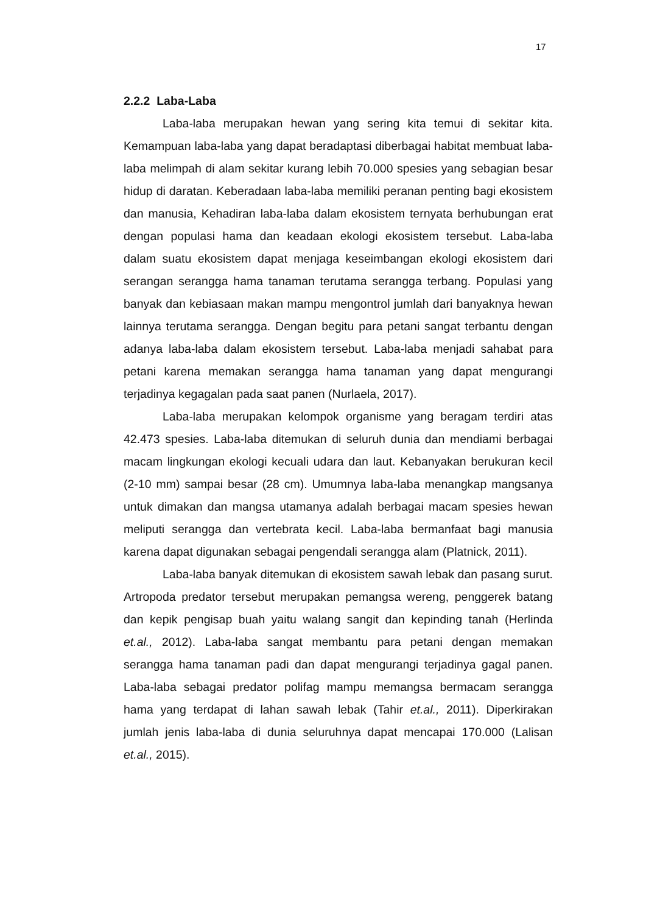17
2.2.2 Laba-Laba
Laba-laba merupakan hewan yang sering kita temui di sekitar kita. Kemampuan laba-laba yang dapat beradaptasi diberbagai habitat membuat laba-laba melimpah di alam sekitar kurang lebih 70.000 spesies yang sebagian besar hidup di daratan. Keberadaan laba-laba memiliki peranan penting bagi ekosistem dan manusia, Kehadiran laba-laba dalam ekosistem ternyata berhubungan erat dengan populasi hama dan keadaan ekologi ekosistem tersebut. Laba-laba dalam suatu ekosistem dapat menjaga keseimbangan ekologi ekosistem dari serangan serangga hama tanaman terutama serangga terbang. Populasi yang banyak dan kebiasaan makan mampu mengontrol jumlah dari banyaknya hewan lainnya terutama serangga. Dengan begitu para petani sangat terbantu dengan adanya laba-laba dalam ekosistem tersebut. Laba-laba menjadi sahabat para petani karena memakan serangga hama tanaman yang dapat mengurangi terjadinya kegagalan pada saat panen (Nurlaela, 2017).
Laba-laba merupakan kelompok organisme yang beragam terdiri atas 42.473 spesies. Laba-laba ditemukan di seluruh dunia dan mendiami berbagai macam lingkungan ekologi kecuali udara dan laut. Kebanyakan berukuran kecil (2-10 mm) sampai besar (28 cm). Umumnya laba-laba menangkap mangsanya untuk dimakan dan mangsa utamanya adalah berbagai macam spesies hewan meliputi serangga dan vertebrata kecil. Laba-laba bermanfaat bagi manusia karena dapat digunakan sebagai pengendali serangga alam (Platnick, 2011).
Laba-laba banyak ditemukan di ekosistem sawah lebak dan pasang surut. Artropoda predator tersebut merupakan pemangsa wereng, penggerek batang dan kepik pengisap buah yaitu walang sangit dan kepinding tanah (Herlinda et.al., 2012). Laba-laba sangat membantu para petani dengan memakan serangga hama tanaman padi dan dapat mengurangi terjadinya gagal panen. Laba-laba sebagai predator polifag mampu memangsa bermacam serangga hama yang terdapat di lahan sawah lebak (Tahir et.al., 2011). Diperkirakan jumlah jenis laba-laba di dunia seluruhnya dapat mencapai 170.000 (Lalisan et.al., 2015).